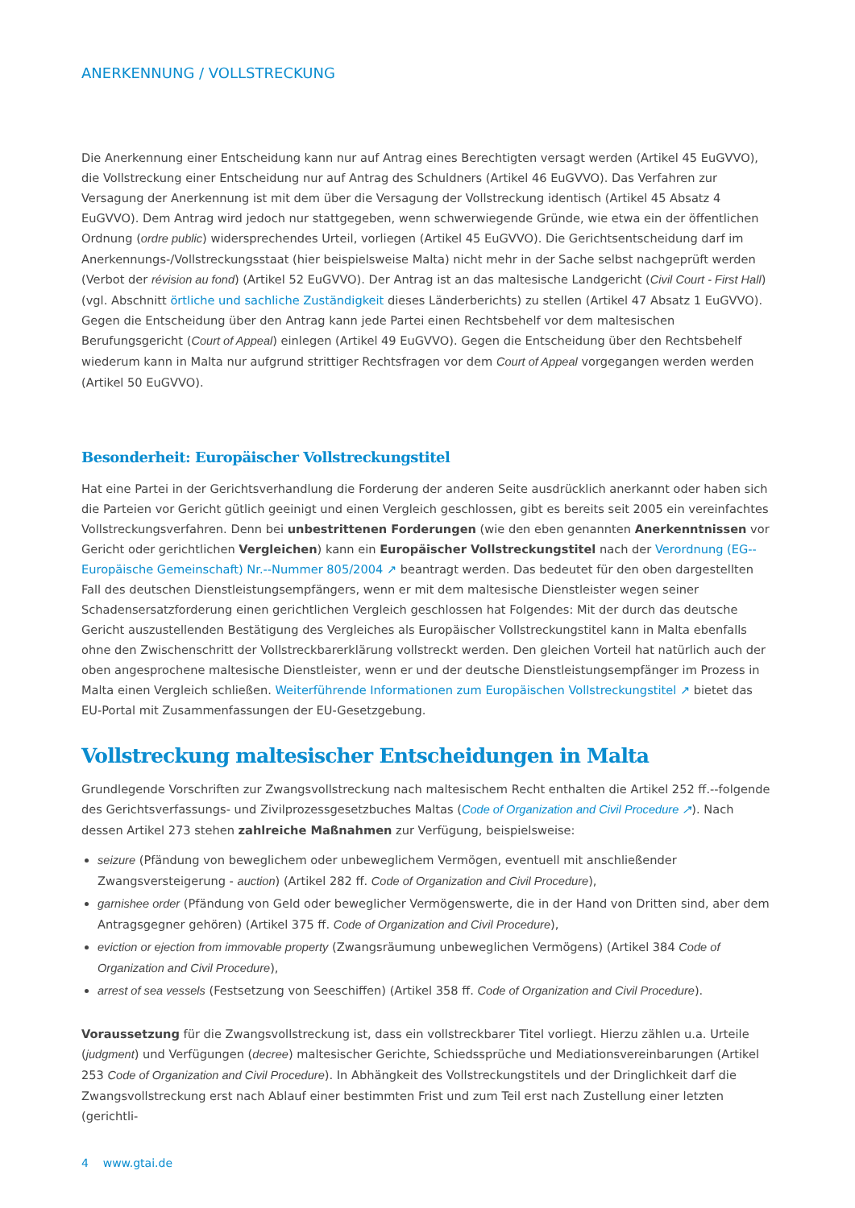ANERKENNUNG / VOLLSTRECKUNG
Die Anerkennung einer Entscheidung kann nur auf Antrag eines Berechtigten versagt werden (Artikel 45 EuGVVO), die Vollstreckung einer Entscheidung nur auf Antrag des Schuldners (Artikel 46 EuGVVO). Das Verfahren zur Versagung der Anerkennung ist mit dem über die Versagung der Vollstreckung identisch (Artikel 45 Absatz 4 EuGVVO). Dem Antrag wird jedoch nur stattgegeben, wenn schwerwiegende Gründe, wie etwa ein der öffentlichen Ordnung (ordre public) widersprechendes Urteil, vorliegen (Artikel 45 EuGVVO). Die Gerichtsentscheidung darf im Anerkennungs-/Vollstreckungsstaat (hier beispielsweise Malta) nicht mehr in der Sache selbst nachgeprüft werden (Verbot der révision au fond) (Artikel 52 EuGVVO). Der Antrag ist an das maltesische Landgericht (Civil Court - First Hall) (vgl. Abschnitt örtliche und sachliche Zuständigkeit dieses Länderberichts) zu stellen (Artikel 47 Absatz 1 EuGVVO). Gegen die Entscheidung über den Antrag kann jede Partei einen Rechtsbehelf vor dem maltesischen Berufungsgericht (Court of Appeal) einlegen (Artikel 49 EuGVVO). Gegen die Entscheidung über den Rechtsbehelf wiederum kann in Malta nur aufgrund strittiger Rechtsfragen vor dem Court of Appeal vorgegangen werden werden (Artikel 50 EuGVVO).
Besonderheit: Europäischer Vollstreckungstitel
Hat eine Partei in der Gerichtsverhandlung die Forderung der anderen Seite ausdrücklich anerkannt oder haben sich die Parteien vor Gericht gütlich geeinigt und einen Vergleich geschlossen, gibt es bereits seit 2005 ein vereinfachtes Vollstreckungsverfahren. Denn bei unbestrittenen Forderungen (wie den eben genannten Anerkenntnissen vor Gericht oder gerichtlichen Vergleichen) kann ein Europäischer Vollstreckungstitel nach der Verordnung (EG--Europäische Gemeinschaft) Nr.--Nummer 805/2004 ↗ beantragt werden. Das bedeutet für den oben dargestellten Fall des deutschen Dienstleistungsempfängers, wenn er mit dem maltesische Dienstleister wegen seiner Schadensersatzforderung einen gerichtlichen Vergleich geschlossen hat Folgendes: Mit der durch das deutsche Gericht auszustellenden Bestätigung des Vergleiches als Europäischer Vollstreckungstitel kann in Malta ebenfalls ohne den Zwischenschritt der Vollstreckbarerklärung vollstreckt werden. Den gleichen Vorteil hat natürlich auch der oben angesprochene maltesische Dienstleister, wenn er und der deutsche Dienstleistungsempfänger im Prozess in Malta einen Vergleich schließen. Weiterführende Informationen zum Europäischen Vollstreckungstitel ↗ bietet das EU-Portal mit Zusammenfassungen der EU-Gesetzgebung.
Vollstreckung maltesischer Entscheidungen in Malta
Grundlegende Vorschriften zur Zwangsvollstreckung nach maltesischem Recht enthalten die Artikel 252 ff.--folgende des Gerichtsverfassungs- und Zivilprozessgesetzbuches Maltas (Code of Organization and Civil Procedure ↗). Nach dessen Artikel 273 stehen zahlreiche Maßnahmen zur Verfügung, beispielsweise:
seizure (Pfändung von beweglichem oder unbeweglichem Vermögen, eventuell mit anschließender Zwangsversteigerung - auction) (Artikel 282 ff. Code of Organization and Civil Procedure),
garnishee order (Pfändung von Geld oder beweglicher Vermögenswerte, die in der Hand von Dritten sind, aber dem Antragsgegner gehören) (Artikel 375 ff. Code of Organization and Civil Procedure),
eviction or ejection from immovable property (Zwangsräumung unbeweglichen Vermögens) (Artikel 384 Code of Organization and Civil Procedure),
arrest of sea vessels (Festsetzung von Seeschiffen) (Artikel 358 ff. Code of Organization and Civil Procedure).
Voraussetzung für die Zwangsvollstreckung ist, dass ein vollstreckbarer Titel vorliegt. Hierzu zählen u.a. Urteile (judgment) und Verfügungen (decree) maltesischer Gerichte, Schiedssprüche und Mediationsvereinbarungen (Artikel 253 Code of Organization and Civil Procedure). In Abhängkeit des Vollstreckungstitels und der Dringlichkeit darf die Zwangsvollstreckung erst nach Ablauf einer bestimmten Frist und zum Teil erst nach Zustellung einer letzten (gerichtli-
4 www.gtai.de